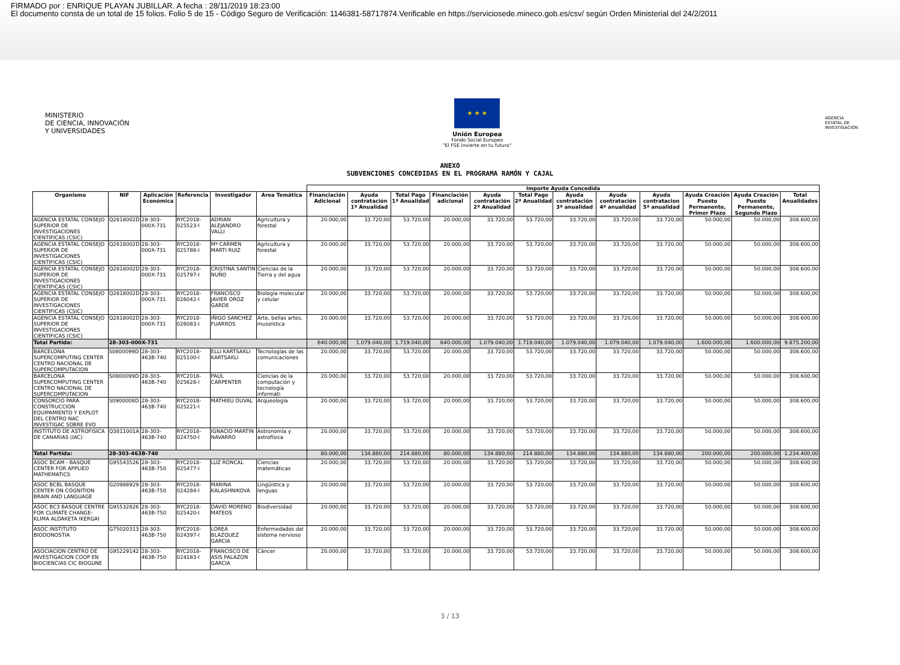FIRMADO por : ENRIQUE PLAYAN JUBILLAR. A fecha : 28/11/2019 18:23:00
El documento consta de un total de 15 folios. Folio 5 de 15 - Código Seguro de Verificación: 1146381-58717874.Verificable en https://serviciosede.mineco.gob.es/csv/ según Orden Ministerial del 24/2/2011
MINISTERIO
DE CIENCIA, INNOVACIÓN
Y UNIVERSIDADES
★ ★ ★
Unión Europea
Fondo Social Europeo
"El FSE invierte en tu futuro"
AGENCIA
ESTATAL DE
INVESTIGACIÓN
ANEXO
SUBVENCIONES CONCEDIDAS EN EL PROGRAMA RAMÓN Y CAJAL
| | | | | | | Importe Ayuda Concedida | | | | | | | | | | | |
| --- | --- | --- | --- | --- | --- | --- | --- | --- | --- | --- | --- | --- | --- | --- | --- | --- | --- |
| Organismo | NIF | Aplicación Económica | Referencia | Investigador | Area Temática | Financiación Adicional | Ayuda contratación 1ª Anualidad | Total Pago 1ª Anualidad | Financiación adicional | Ayuda contratación 2ª Anualidad | Total Pago 2ª Anualidad | Ayuda contratación 3ª anualidad | Ayuda contratación 4ª anualidad | Ayuda contratacion 5ª anualidad | Ayuda Creación Puesto Permanente, Primer Plazo | Ayuda Creación Puesto Permanente, Segundo Plazo | Total Anualidades |
| AGENCIA ESTATAL CONSEJO SUPERIOR DE INVESTIGACIONES CIENTIFICAS (CSIC) | Q2818002D | 28-303-000X-731 | RYC2018-025523-I | ADRIAN ALEJANDRO VALLI | Agricultura y forestal | 20.000,00 | 33.720,00 | 53.720,00 | 20.000,00 | 33.720,00 | 53.720,00 | 33.720,00 | 33.720,00 | 33.720,00 | 50.000,00 | 50.000,00 | 308.600,00 |
| AGENCIA ESTATAL CONSEJO SUPERIOR DE INVESTIGACIONES CIENTIFICAS (CSIC) | Q2818002D | 28-303-000X-731 | RYC2018-025788-I | Mº CARMEN MARTI RUIZ | Agricultura y forestal | 20.000,00 | 33.720,00 | 53.720,00 | 20.000,00 | 33.720,00 | 53.720,00 | 33.720,00 | 33.720,00 | 33.720,00 | 50.000,00 | 50.000,00 | 308.600,00 |
| AGENCIA ESTATAL CONSEJO SUPERIOR DE INVESTIGACIONES CIENTIFICAS (CSIC) | Q2818002D | 28-303-000X-731 | RYC2018-025797-I | CRISTINA SANTIN NUÑO | Ciencias de la Tierra y del agua | 20.000,00 | 33.720,00 | 53.720,00 | 20.000,00 | 33.720,00 | 53.720,00 | 33.720,00 | 33.720,00 | 33.720,00 | 50.000,00 | 50.000,00 | 308.600,00 |
| AGENCIA ESTATAL CONSEJO SUPERIOR DE INVESTIGACIONES CIENTIFICAS (CSIC) | Q2818002D | 28-303-000X-731 | RYC2018-026042-I | FRANCISCO JAVIER OROZ GARDE | Biología molecular y celular | 20.000,00 | 33.720,00 | 53.720,00 | 20.000,00 | 33.720,00 | 53.720,00 | 33.720,00 | 33.720,00 | 33.720,00 | 50.000,00 | 50.000,00 | 308.600,00 |
| AGENCIA ESTATAL CONSEJO SUPERIOR DE INVESTIGACIONES CIENTIFICAS (CSIC) | Q2818002D | 28-303-000X-731 | RYC2018-026083-I | IÑIGO SANCHEZ FUARROS | Arte, bellas artes, museística | 20.000,00 | 33.720,00 | 53.720,00 | 20.000,00 | 33.720,00 | 53.720,00 | 33.720,00 | 33.720,00 | 33.720,00 | 50.000,00 | 50.000,00 | 308.600,00 |
| Total Partida: | 28-303-000X-731 | | | | | 640.000,00 | 1.079.040,00 | 1.719.040,00 | 640.000,00 | 1.079.040,00 | 1.719.040,00 | 1.079.040,00 | 1.079.040,00 | 1.079.040,00 | 1.600.000,00 | 1.600.000,00 | 9.875.200,00 |
| BARCELONA SUPERCOMPUTING CENTER CENTRO NACIONAL DE SUPERCOMPUTACION | S0800099D | 28-303-463B-740 | RYC2018-025100-I | ELLI KARTSAKLI KARTSAKLI | Tecnologías de las comunicaciones | 20.000,00 | 33.720,00 | 53.720,00 | 20.000,00 | 33.720,00 | 53.720,00 | 33.720,00 | 33.720,00 | 33.720,00 | 50.000,00 | 50.000,00 | 308.600,00 |
| BARCELONA SUPERCOMPUTING CENTER CENTRO NACIONAL DE SUPERCOMPUTACION | S0800099D | 28-303-463B-740 | RYC2018-025628-I | PAUL CARPENTER | Ciencias de la computación y tecnología informáti | 20.000,00 | 33.720,00 | 53.720,00 | 20.000,00 | 33.720,00 | 53.720,00 | 33.720,00 | 33.720,00 | 33.720,00 | 50.000,00 | 50.000,00 | 308.600,00 |
| CONSORCIO PARA CONSTRUCCION EQUIPAMIENTO Y EXPLOT DEL CENTRO NAC INVESTIGAC SOBRE EVO | S0900008D | 28-303-463B-740 | RYC2018-025221-I | MATHIEU DUVAL | Arqueología | 20.000,00 | 33.720,00 | 53.720,00 | 20.000,00 | 33.720,00 | 53.720,00 | 33.720,00 | 33.720,00 | 33.720,00 | 50.000,00 | 50.000,00 | 308.600,00 |
| INSTITUTO DE ASTROFISICA DE CANARIAS (IAC) | Q3811001A | 28-303-463B-740 | RYC2018-024750-I | IGNACIO MARTIN NAVARRO | Astronomía y astrofísica | 20.000,00 | 33.720,00 | 53.720,00 | 20.000,00 | 33.720,00 | 53.720,00 | 33.720,00 | 33.720,00 | 33.720,00 | 50.000,00 | 50.000,00 | 308.600,00 |
| Total Partida: | 28-303-463B-740 | | | | | 80.000,00 | 134.880,00 | 214.880,00 | 80.000,00 | 134.880,00 | 214.880,00 | 134.880,00 | 134.880,00 | 134.880,00 | 200.000,00 | 200.000,00 | 1.234.400,00 |
| ASOC BCAM - BASQUE CENTER FOR APPLIED MATHEMATICS | G95543526 | 28-303-463B-750 | RYC2018-025477-I | LUZ RONCAL | Ciencias matemáticas | 20.000,00 | 33.720,00 | 53.720,00 | 20.000,00 | 33.720,00 | 53.720,00 | 33.720,00 | 33.720,00 | 33.720,00 | 50.000,00 | 50.000,00 | 308.600,00 |
| ASOC BCBL BASQUE CENTER ON COGNITION BRAIN AND LANGUAGE | G20988929 | 28-303-463B-750 | RYC2018-024284-I | MARINA KALASHNIKOVA | Lingüística y lenguas | 20.000,00 | 33.720,00 | 53.720,00 | 20.000,00 | 33.720,00 | 53.720,00 | 33.720,00 | 33.720,00 | 33.720,00 | 50.000,00 | 50.000,00 | 308.600,00 |
| ASOC BC3 BASQUE CENTRE FOR CLIMATE CHANGE-KLIMA ALDAKETA IKERGAI | G95532826 | 28-303-463B-750 | RYC2018-025420-I | DAVID MORENO MATEOS | Biodiversidad | 20.000,00 | 33.720,00 | 53.720,00 | 20.000,00 | 33.720,00 | 53.720,00 | 33.720,00 | 33.720,00 | 33.720,00 | 50.000,00 | 50.000,00 | 308.600,00 |
| ASOC INSTITUTO BIODONOSTIA | G75020313 | 28-303-463B-750 | RYC2018-024397-I | LOREA BLAZQUEZ GARCIA | Enfermedades del sistema nervioso | 20.000,00 | 33.720,00 | 53.720,00 | 20.000,00 | 33.720,00 | 53.720,00 | 33.720,00 | 33.720,00 | 33.720,00 | 50.000,00 | 50.000,00 | 308.600,00 |
| ASOCIACION CENTRO DE INVESTIGACION COOP EN BIOCIENCIAS CIC BIOGUNE | G95229142 | 28-303-463B-750 | RYC2018-024183-I | FRANCISCO DE ASIS PALAZON GARCIA | Cáncer | 20.000,00 | 33.720,00 | 53.720,00 | 20.000,00 | 33.720,00 | 53.720,00 | 33.720,00 | 33.720,00 | 33.720,00 | 50.000,00 | 50.000,00 | 308.600,00 |
3 / 13